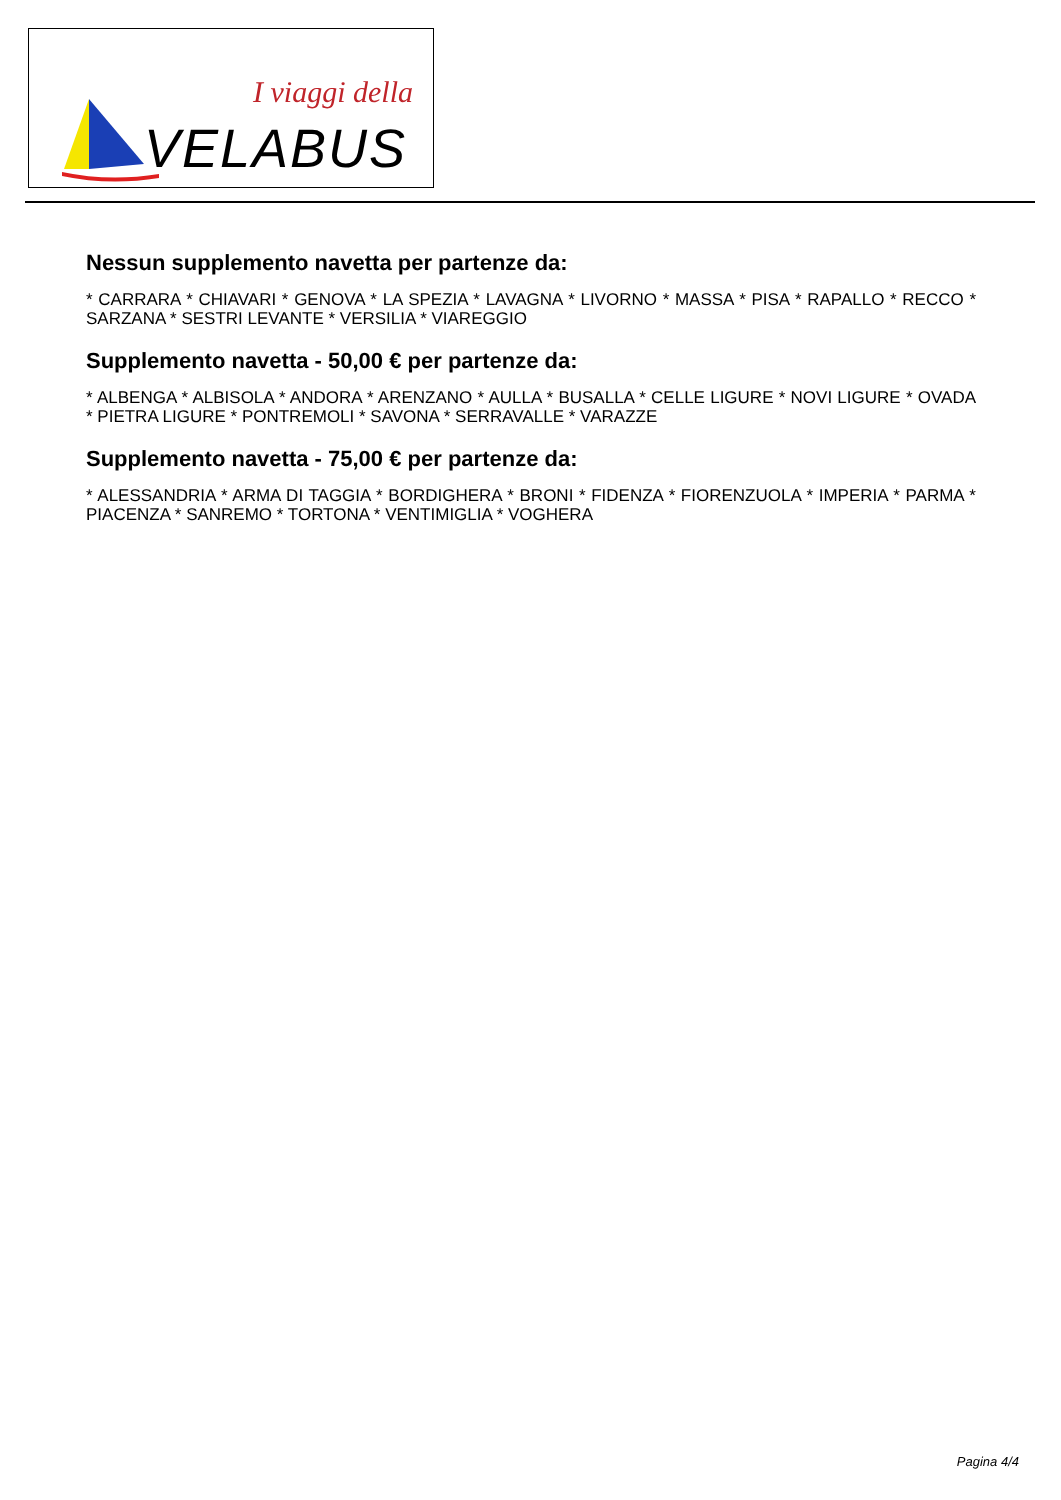I viaggi della
VELABUS
Nessun supplemento navetta per partenze da:
* CARRARA * CHIAVARI * GENOVA * LA SPEZIA * LAVAGNA * LIVORNO * MASSA * PISA * RAPALLO * RECCO * SARZANA * SESTRI LEVANTE * VERSILIA * VIAREGGIO
Supplemento navetta - 50,00 € per partenze da:
* ALBENGA * ALBISOLA * ANDORA * ARENZANO * AULLA * BUSALLA * CELLE LIGURE * NOVI LIGURE * OVADA * PIETRA LIGURE * PONTREMOLI * SAVONA * SERRAVALLE * VARAZZE
Supplemento navetta - 75,00 € per partenze da:
* ALESSANDRIA * ARMA DI TAGGIA * BORDIGHERA * BRONI * FIDENZA * FIORENZUOLA * IMPERIA * PARMA * PIACENZA * SANREMO * TORTONA * VENTIMIGLIA * VOGHERA
Pagina 4/4